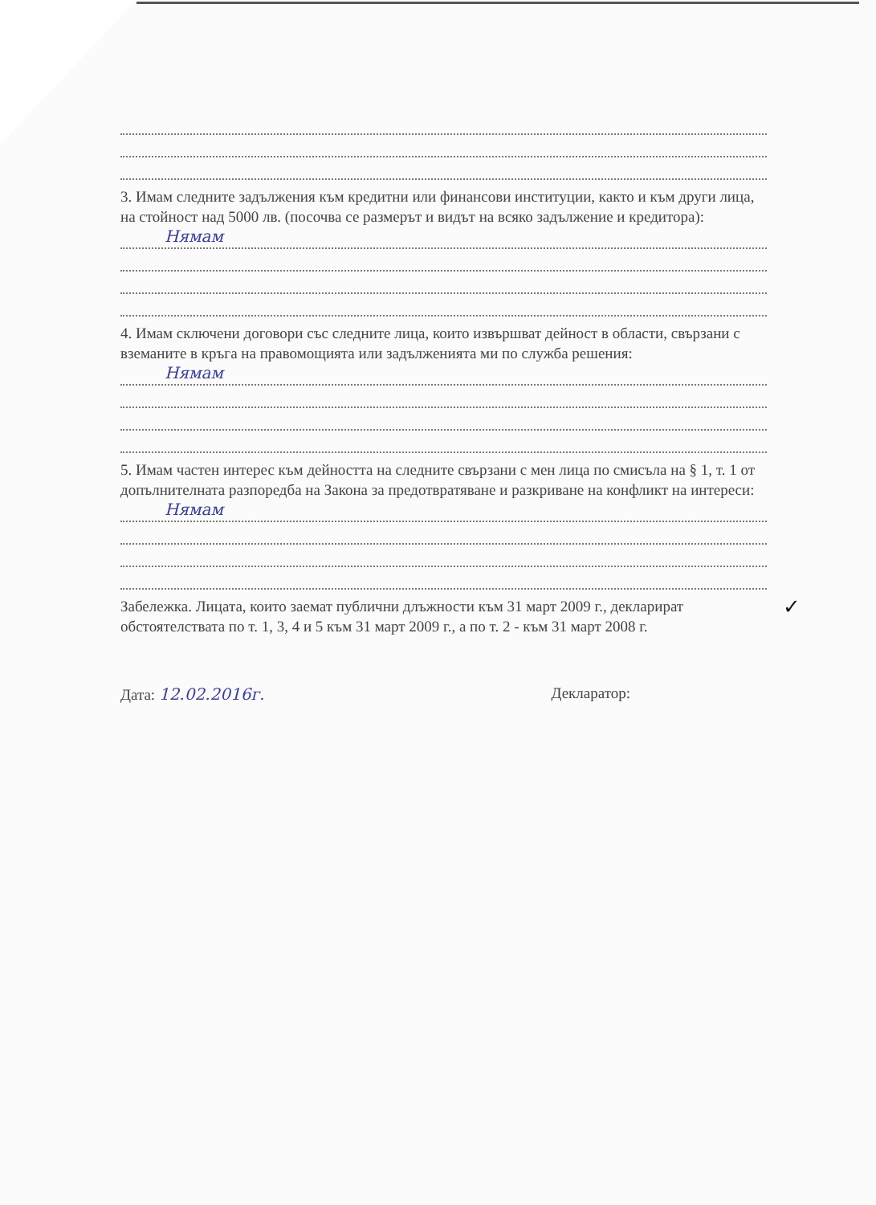3. Имам следните задължения към кредитни или финансови институции, както и към други лица, на стойност над 5000 лв. (посочва се размерът и видът на всяко задължение и кредитора):
Нямам
4. Имам сключени договори със следните лица, които извършват дейност в области, свързани с вземаните в кръга на правомощията или задълженията ми по служба решения:
Нямам
5. Имам частен интерес към дейността на следните свързани с мен лица по смисъла на § 1, т. 1 от допълнителната разпоредба на Закона за предотвратяване и разкриване на конфликт на интереси:
Нямам
Забележка. Лицата, които заемат публични длъжности към 31 март 2009 г., декларират обстоятелствата по т. 1, 3, 4 и 5 към 31 март 2009 г., а по т. 2 - към 31 март 2008 г.
Дата: 12.02.2016г. Декларатор:
✓